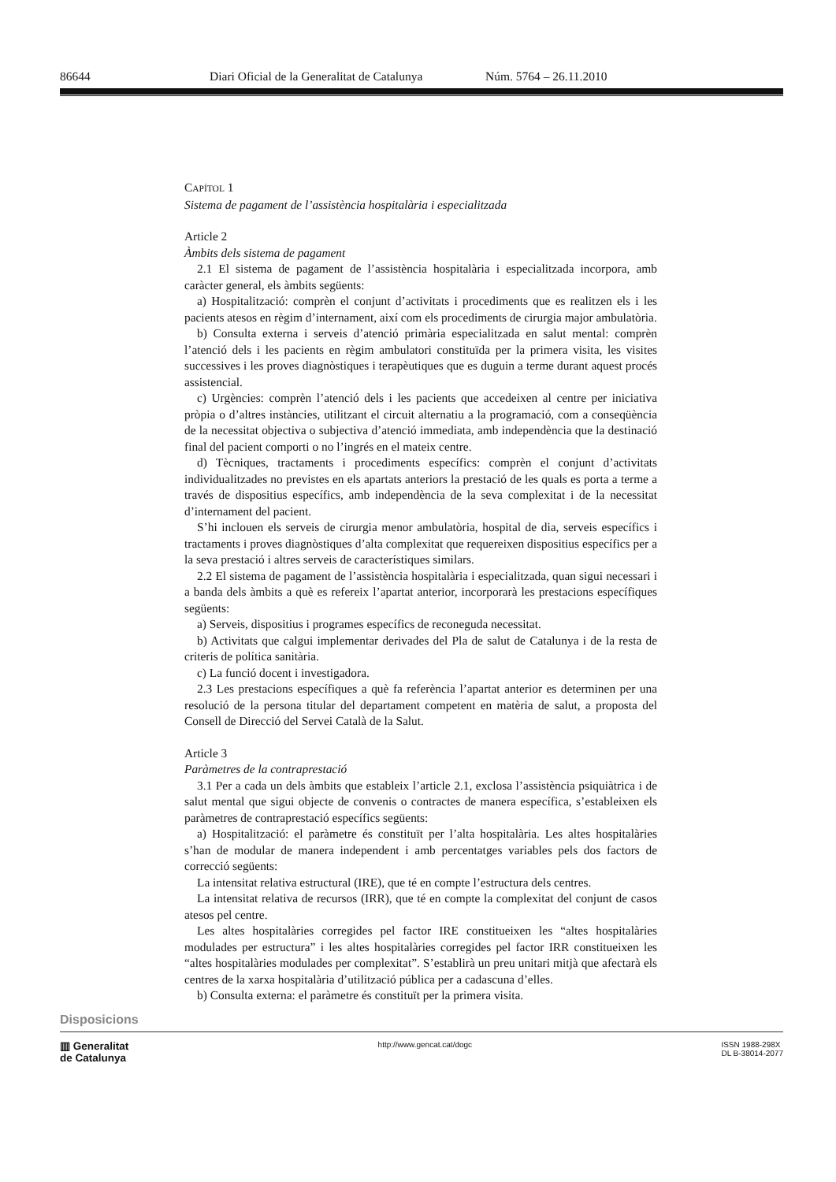86644 Diari Oficial de la Generalitat de Catalunya Núm. 5764 – 26.11.2010
CAPÍTOL 1
Sistema de pagament de l’assistència hospitalària i especialitzada
Article 2
Àmbits dels sistema de pagament
2.1 El sistema de pagament de l’assistència hospitalària i especialitzada incorpora, amb caràcter general, els àmbits següents:
a) Hospitalització: comprèn el conjunt d’activitats i procediments que es realitzen els i les pacients atesos en règim d’internament, així com els procediments de cirurgia major ambulatòria.
b) Consulta externa i serveis d’atenció primària especialitzada en salut mental: comprèn l’atenció dels i les pacients en règim ambulatori constituïda per la primera visita, les visites successives i les proves diagnòstiques i terapèutiques que es duguin a terme durant aquest procés assistencial.
c) Urgències: comprèn l’atenció dels i les pacients que accedeixen al centre per iniciativa pròpia o d’altres instàncies, utilitzant el circuit alternatiu a la programació, com a conseqüència de la necessitat objectiva o subjectiva d’atenció immediata, amb independència que la destinació final del pacient comporti o no l’ingrés en el mateix centre.
d) Tècniques, tractaments i procediments específics: comprèn el conjunt d’activitats individualitzades no previstes en els apartats anteriors la prestació de les quals es porta a terme a través de dispositius específics, amb independència de la seva complexitat i de la necessitat d’internament del pacient.
S’hi inclouen els serveis de cirurgia menor ambulatòria, hospital de dia, serveis específics i tractaments i proves diagnòstiques d’alta complexitat que requereixen dispositius específics per a la seva prestació i altres serveis de característiques similars.
2.2 El sistema de pagament de l’assistència hospitalària i especialitzada, quan sigui necessari i a banda dels àmbits a què es refereix l’apartat anterior, incorporarà les prestacions específiques següents:
a) Serveis, dispositius i programes específics de reconeguda necessitat.
b) Activitats que calgui implementar derivades del Pla de salut de Catalunya i de la resta de criteris de política sanitària.
c) La funció docent i investigadora.
2.3 Les prestacions específiques a què fa referència l’apartat anterior es determinen per una resolució de la persona titular del departament competent en matèria de salut, a proposta del Consell de Direcció del Servei Català de la Salut.
Article 3
Paràmetres de la contraprestació
3.1 Per a cada un dels àmbits que estableix l’article 2.1, exclosa l’assistència psiquiàtrica i de salut mental que sigui objecte de convenis o contractes de manera específica, s’estableixen els paràmetres de contraprestació específics següents:
a) Hospitalització: el paràmetre és constituït per l’alta hospitalària. Les altes hospitalàries s’han de modular de manera independent i amb percentatges variables pels dos factors de correcció següents:
La intensitat relativa estructural (IRE), que té en compte l’estructura dels centres.
La intensitat relativa de recursos (IRR), que té en compte la complexitat del conjunt de casos atesos pel centre.
Les altes hospitalàries corregides pel factor IRE constitueixen les “altes hospitalàries modulades per estructura” i les altes hospitalàries corregides pel factor IRR constitueixen les “altes hospitalàries modulades per complexitat”. S’establirà un preu unitari mitjà que afectarà els centres de la xarxa hospitalària d’utilització pública per a cadascuna d’elles.
b) Consulta externa: el paràmetre és constituït per la primera visita.
Disposicions
▥ Generalitat
de Catalunya
http://www.gencat.cat/dogc ISSN 1988-298X
DL B-38014-2077